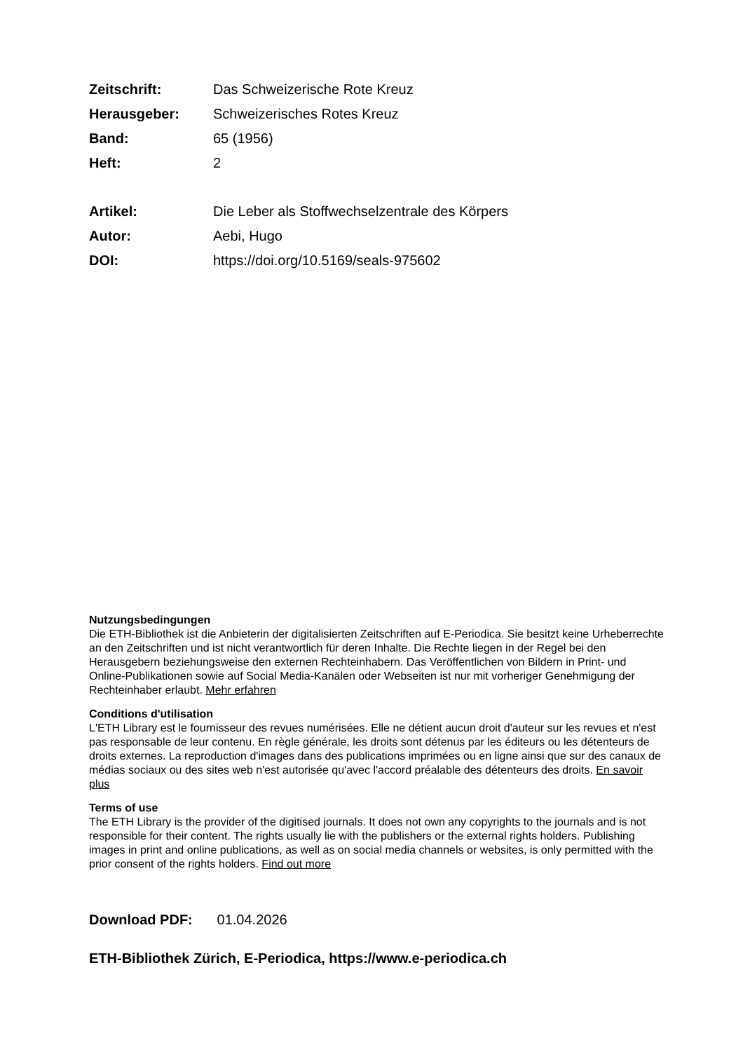| Zeitschrift: | Das Schweizerische Rote Kreuz |
| Herausgeber: | Schweizerisches Rotes Kreuz |
| Band: | 65 (1956) |
| Heft: | 2 |
| Artikel: | Die Leber als Stoffwechselzentrale des Körpers |
| Autor: | Aebi, Hugo |
| DOI: | https://doi.org/10.5169/seals-975602 |
Nutzungsbedingungen
Die ETH-Bibliothek ist die Anbieterin der digitalisierten Zeitschriften auf E-Periodica. Sie besitzt keine Urheberrechte an den Zeitschriften und ist nicht verantwortlich für deren Inhalte. Die Rechte liegen in der Regel bei den Herausgebern beziehungsweise den externen Rechteinhabern. Das Veröffentlichen von Bildern in Print- und Online-Publikationen sowie auf Social Media-Kanälen oder Webseiten ist nur mit vorheriger Genehmigung der Rechteinhaber erlaubt. Mehr erfahren
Conditions d'utilisation
L'ETH Library est le fournisseur des revues numérisées. Elle ne détient aucun droit d'auteur sur les revues et n'est pas responsable de leur contenu. En règle générale, les droits sont détenus par les éditeurs ou les détenteurs de droits externes. La reproduction d'images dans des publications imprimées ou en ligne ainsi que sur des canaux de médias sociaux ou des sites web n'est autorisée qu'avec l'accord préalable des détenteurs des droits. En savoir plus
Terms of use
The ETH Library is the provider of the digitised journals. It does not own any copyrights to the journals and is not responsible for their content. The rights usually lie with the publishers or the external rights holders. Publishing images in print and online publications, as well as on social media channels or websites, is only permitted with the prior consent of the rights holders. Find out more
Download PDF: 01.04.2026
ETH-Bibliothek Zürich, E-Periodica, https://www.e-periodica.ch